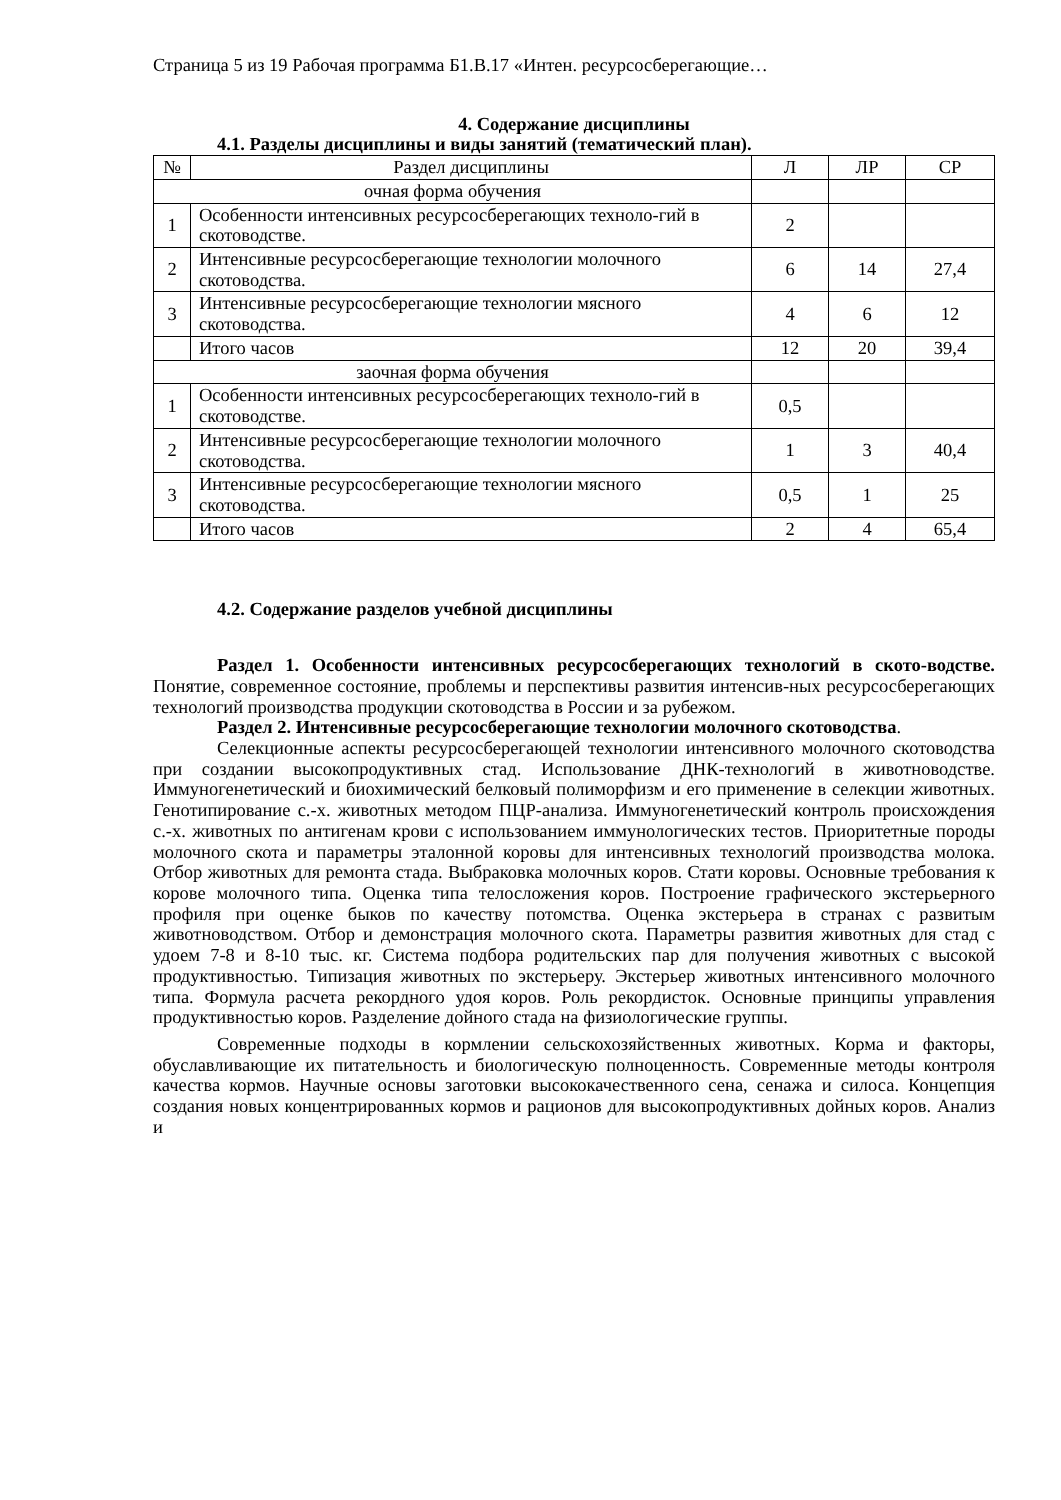Страница 5 из 19 Рабочая программа Б1.В.17 «Интен. ресурсосберегающие…
4. Содержание дисциплины
4.1. Разделы дисциплины и виды занятий (тематический план).
| № | Раздел дисциплины | Л | ЛР | СР |
| --- | --- | --- | --- | --- |
| очная форма обучения | | | | |
| 1 | Особенности интенсивных ресурсосберегающих техноло-гий в скотоводстве. | 2 | | |
| 2 | Интенсивные ресурсосберегающие технологии молочного скотоводства. | 6 | 14 | 27,4 |
| 3 | Интенсивные ресурсосберегающие технологии мясного скотоводства. | 4 | 6 | 12 |
| | Итого часов | 12 | 20 | 39,4 |
| заочная форма обучения | | | | |
| 1 | Особенности интенсивных ресурсосберегающих техноло-гий в скотоводстве. | 0,5 | | |
| 2 | Интенсивные ресурсосберегающие технологии молочного скотоводства. | 1 | 3 | 40,4 |
| 3 | Интенсивные ресурсосберегающие технологии мясного скотоводства. | 0,5 | 1 | 25 |
| | Итого часов | 2 | 4 | 65,4 |
4.2. Содержание разделов учебной дисциплины
Раздел 1. Особенности интенсивных ресурсосберегающих технологий в ското-водстве. Понятие, современное состояние, проблемы и перспективы развития интенсив-ных ресурсосберегающих технологий производства продукции скотоводства в России и за рубежом.
Раздел 2. Интенсивные ресурсосберегающие технологии молочного скотоводства.
Селекционные аспекты ресурсосберегающей технологии интенсивного молочного скотоводства при создании высокопродуктивных стад. Использование ДНК-технологий в животноводстве. Иммуногенетический и биохимический белковый полиморфизм и его применение в селекции животных. Генотипирование с.-х. животных методом ПЦР-анализа. Иммуногенетический контроль происхождения с.-х. животных по антигенам крови с использованием иммунологических тестов. Приоритетные породы молочного скота и параметры эталонной коровы для интенсивных технологий производства молока. Отбор животных для ремонта стада. Выбраковка молочных коров. Стати коровы. Основные требования к корове молочного типа. Оценка типа телосложения коров. Построение графического экстерьерного профиля при оценке быков по качеству потомства. Оценка экстерьера в странах с развитым животноводством. Отбор и демонстрация молочного скота. Параметры развития животных для стад с удоем 7-8 и 8-10 тыс. кг. Система подбора родительских пар для получения животных с высокой продуктивностью. Типизация животных по экстерьеру. Экстерьер животных интенсивного молочного типа. Формула расчета рекордного удоя коров. Роль рекордисток. Основные принципы управления продуктивностью коров. Разделение дойного стада на физиологические группы.
Современные подходы в кормлении сельскохозяйственных животных. Корма и факторы, обуславливающие их питательность и биологическую полноценность. Современные методы контроля качества кормов. Научные основы заготовки высококачественного сена, сенажа и силоса. Концепция создания новых концентрированных кормов и рационов для высокопродуктивных дойных коров. Анализ и